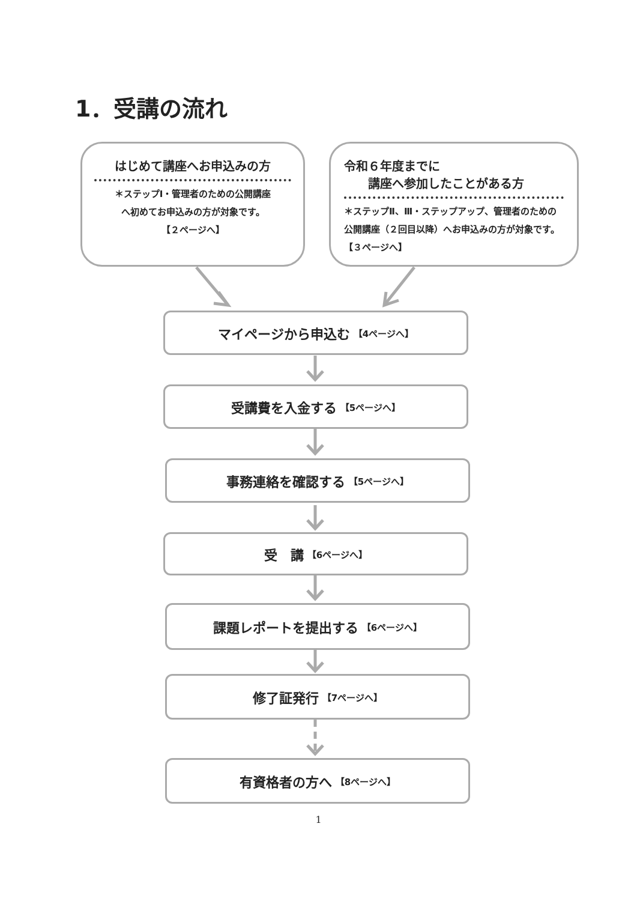1．受講の流れ
はじめて講座へお申込みの方
＊ステップⅠ・管理者のための公開講座
へ初めてお申込みの方が対象です。
【２ページへ】
令和６年度までに
  講座へ参加したことがある方
＊ステップⅡ、Ⅲ・ステップアップ、管理者のための公開講座（２回目以降）へお申込みの方が対象です。 【３ページへ】
マイページから申込む 【4ページへ】
受講費を入金する 【5ページへ】
事務連絡を確認する 【5ページへ】
受　講 【6ページへ】
課題レポートを提出する 【6ページへ】
修了証発行 【7ページへ】
有資格者の方へ 【8ページへ】
1